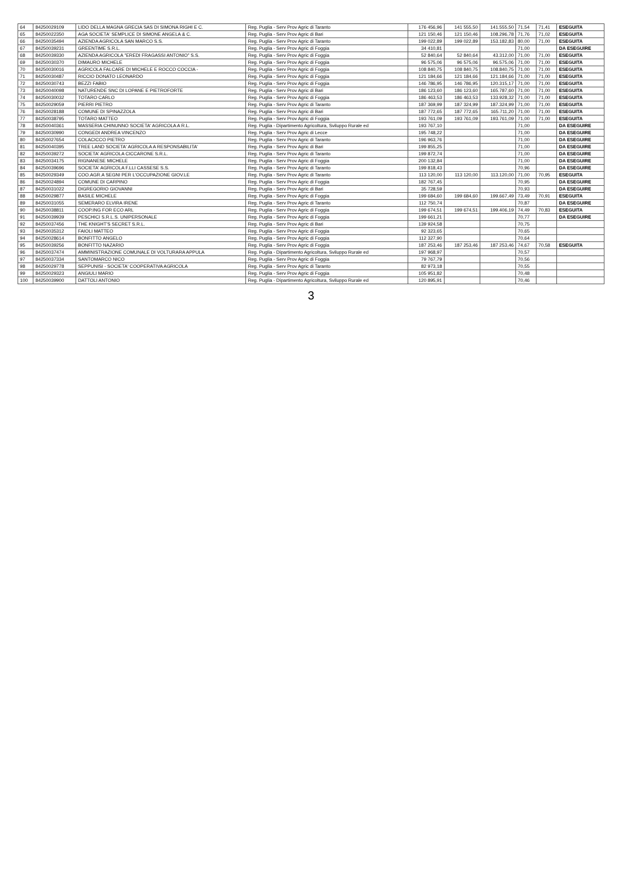| 64 | 84250029109 | LIDO DELLA MAGNA GRECIA SAS DI SIMONA RIGHI E C. | Reg. Puglia - Serv Prov Agric di Taranto | 176 456,96 | 141 555,50 | 141.555,50 | 71,54 | 71,41 | ESEGUITA |
| 65 | 84250022350 | AGA SOCIETA' SEMPLICE DI SIMONE ANGELA & C. | Reg. Puglia - Serv Prov Agric di Bari | 121 150,46 | 121 150,46 | 108.296,78 | 71,76 | 71,02 | ESEGUITA |
| 66 | 84250035494 | AZIENDA AGRICOLA SAN MARCO S.S. | Reg. Puglia - Serv Prov Agric di Taranto | 199 022,89 | 199 022,89 | 153.182,83 | 80,00 | 71,00 | ESEGUITA |
| 67 | 84250039231 | GREENTIME S.R.L. | Reg. Puglia - Serv Prov Agric di Foggia | 34 410,81 | | | 71,00 | | DA ESEGUIRE |
| 68 | 84250039330 | AZIENDA AGRICOLA "EREDI FRAGASSI ANTONIO" S.S. | Reg. Puglia - Serv Prov Agric di Foggia | 52 840,64 | 52 840,64 | 43.312,00 | 71,00 | 71,00 | ESEGUITA |
| 69 | 84250030370 | DIMAURO MICHELE | Reg. Puglia - Serv Prov Agric di Foggia | 96 575,06 | 96 575,06 | 96.575,06 | 71,00 | 71,00 | ESEGUITA |
| 70 | 84250030016 | AGRICOLA FALCARE DI MICHELE E ROCCO COCCIA - | Reg. Puglia - Serv Prov Agric di Foggia | 108 840,75 | 108 840,75 | 108.840,75 | 71,00 | 71,00 | ESEGUITA |
| 71 | 84250030487 | RICCIO DONATO LEONARDO | Reg. Puglia - Serv Prov Agric di Foggia | 121 184,66 | 121 184,66 | 121.184,66 | 71,00 | 71,00 | ESEGUITA |
| 72 | 84250030743 | BEZZI FABIO | Reg. Puglia - Serv Prov Agric di Foggia | 146 786,95 | 146 786,95 | 120.315,17 | 71,00 | 71,00 | ESEGUITA |
| 73 | 84250040098 | NATURENDE SNC DI LOPANE E PIETROFORTE | Reg. Puglia - Serv Prov Agric di Bari | 186 123,60 | 186 123,60 | 165.787,60 | 71,00 | 71,00 | ESEGUITA |
| 74 | 84250030032 | TOTARO CARLO | Reg. Puglia - Serv Prov Agric di Foggia | 186 463,53 | 186 463,53 | 133.928,32 | 71,00 | 71,00 | ESEGUITA |
| 75 | 84250029059 | PIERRI PIETRO | Reg. Puglia - Serv Prov Agric di Taranto | 187 369,99 | 187 324,99 | 187.324,99 | 71,00 | 71,00 | ESEGUITA |
| 76 | 84250028188 | COMUNE DI SPINAZZOLA | Reg. Puglia - Serv Prov Agric di Bari | 187 772,65 | 187 772,65 | 165.711,20 | 71,00 | 71,00 | ESEGUITA |
| 77 | 84250038795 | TOTARO MATTEO | Reg. Puglia - Serv Prov Agric di Foggia | 193 761,09 | 193 761,09 | 193.761,09 | 71,00 | 71,00 | ESEGUITA |
| 78 | 84250040361 | MASSERIA CHINUNNO SOCIETA' AGRICOLA A R.L. | Reg. Puglia - Dipartimento Agricoltura, Sviluppo Rurale ed | 193 767,10 | | | 71,00 | | DA ESEGUIRE |
| 79 | 84250030990 | CONGEDI ANDREA VINCENZO | Reg. Puglia - Serv Prov Agric di Lecce | 195 748,22 | | | 71,00 | | DA ESEGUIRE |
| 80 | 84250027654 | COLACICCO PIETRO | Reg. Puglia - Serv Prov Agric di Taranto | 196 963,76 | | | 71,00 | | DA ESEGUIRE |
| 81 | 84250040395 | TREE LAND SOCIETA' AGRICOLA A RESPONSABILITA' | Reg. Puglia - Serv Prov Agric di Bari | 199 855,25 | | | 71,00 | | DA ESEGUIRE |
| 82 | 84250039272 | SOCIETA' AGRICOLA CICCARONE S.R.L. | Reg. Puglia - Serv Prov Agric di Taranto | 199 872,74 | | | 71,00 | | DA ESEGUIRE |
| 83 | 84250034175 | RIGNANESE MICHELE | Reg. Puglia - Serv Prov Agric di Foggia | 200 132,84 | | | 71,00 | | DA ESEGUIRE |
| 84 | 84250039696 | SOCIETA' AGRICOLA F.LLI CASSESE S.S. | Reg. Puglia - Serv Prov Agric di Taranto | 199 818,43 | | | 70,96 | | DA ESEGUIRE |
| 85 | 84250029349 | COO.AGR.A SEGNI PER L'OCCUPAZIONE GIOV.LE | Reg. Puglia - Serv Prov Agric di Taranto | 113 120,00 | 113 120,00 | 113.120,00 | 71,00 | 70,95 | ESEGUITA |
| 86 | 84250024894 | COMUNE DI CARPINO | Reg. Puglia - Serv Prov Agric di Foggia | 182 767,45 | | | 70,95 | | DA ESEGUIRE |
| 87 | 84250031022 | DIGREGORIO GIOVANNI | Reg. Puglia - Serv Prov Agric di Bari | 35 728,59 | | | 70,93 | | DA ESEGUIRE |
| 88 | 84250029877 | BASILE MICHELE | Reg. Puglia - Serv Prov Agric di Foggia | 199 684,60 | 199 684,60 | 199.667,49 | 73,49 | 70,91 | ESEGUITA |
| 89 | 84250031055 | SEMERARO ELVIRA IRENE | Reg. Puglia - Serv Prov Agric di Taranto | 112 750,74 | | | 70,87 | | DA ESEGUIRE |
| 90 | 84250038811 | COOP.ING FOR ECO ARL | Reg. Puglia - Serv Prov Agric di Foggia | 199 674,51 | 199 674,51 | 199.406,19 | 74,49 | 70,83 | ESEGUITA |
| 91 | 84250039939 | PESCHICI S.R.L.S. UNIPERSONALE | Reg. Puglia - Serv Prov Agric di Foggia | 199 661,21 | | | 70,77 | | DA ESEGUIRE |
| 92 | 84250037456 | THE KNIGHT'S SECRET S.R.L. | Reg. Puglia - Serv Prov Agric di Bari | 139 924,58 | | | 70,75 | | |
| 93 | 84250035312 | FAIOLI MATTEO | Reg. Puglia - Serv Prov Agric di Foggia | 92 323,65 | | | 70,65 | | |
| 94 | 84250028614 | BONFITTO ANGELO | Reg. Puglia - Serv Prov Agric di Foggia | 112 327,90 | | | 70,64 | | |
| 95 | 84250039256 | BONFITTO NAZARIO | Reg. Puglia - Serv Prov Agric di Foggia | 187 253,46 | 187 253,46 | 187 253,46 | 74,67 | 70,58 | ESEGUITA |
| 96 | 84250037474 | AMMINISTRAZIONE COMUNALE DI VOLTURARA APPULA | Reg. Puglia - Dipartimento Agricoltura, Sviluppo Rurale ed | 197 968,97 | | | 70,57 | | |
| 97 | 84250037334 | SANTOMARCO NICO | Reg. Puglia - Serv Prov Agric di Foggia | 79 767,79 | | | 70,56 | | |
| 98 | 84250029778 | SEPPUNISI - SOCIETA' COOPERATIVA AGRICOLA | Reg. Puglia - Serv Prov Agric di Taranto | 82 973,18 | | | 70,55 | | |
| 99 | 84250029323 | ANGIULI MARIO | Reg. Puglia - Serv Prov Agric di Foggia | 105 951,82 | | | 70,48 | | |
| 100 | 84250039900 | DATTOLI ANTONIO | Reg. Puglia - Dipartimento Agricoltura, Sviluppo Rurale ed | 120 895,91 | | | 70,46 | | |
3